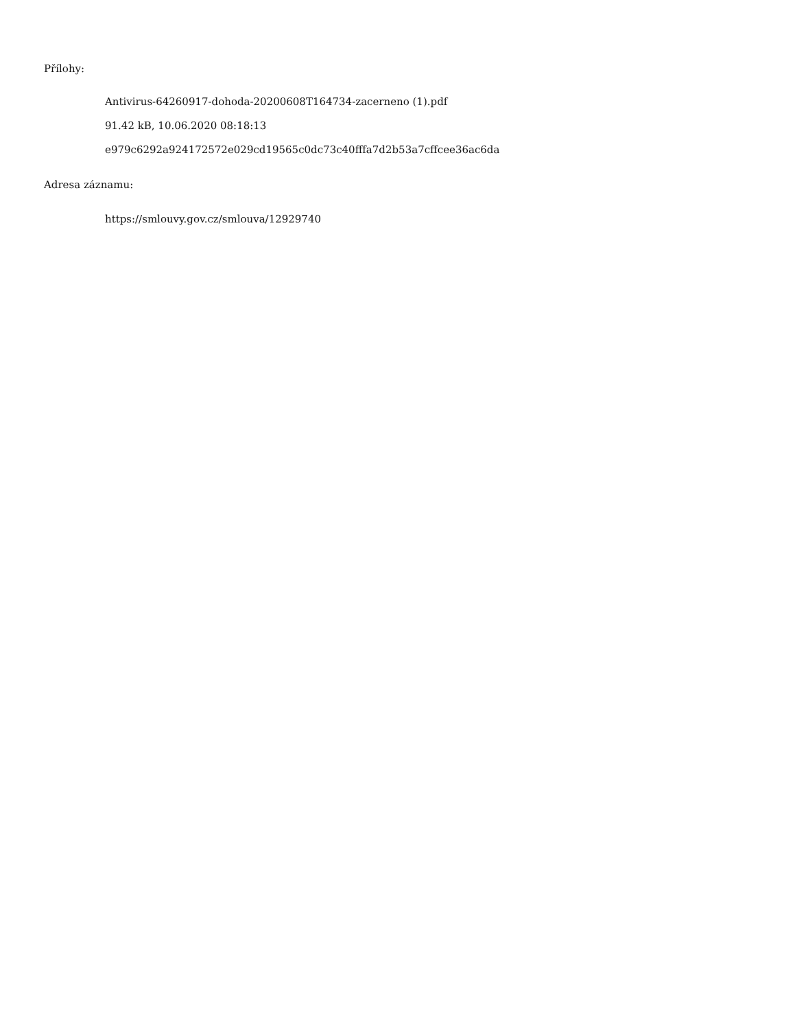Přílohy:
Antivirus-64260917-dohoda-20200608T164734-zacerneno (1).pdf
91.42 kB, 10.06.2020 08:18:13
e979c6292a924172572e029cd19565c0dc73c40fffa7d2b53a7cffcee36ac6da
Adresa záznamu:
https://smlouvy.gov.cz/smlouva/12929740